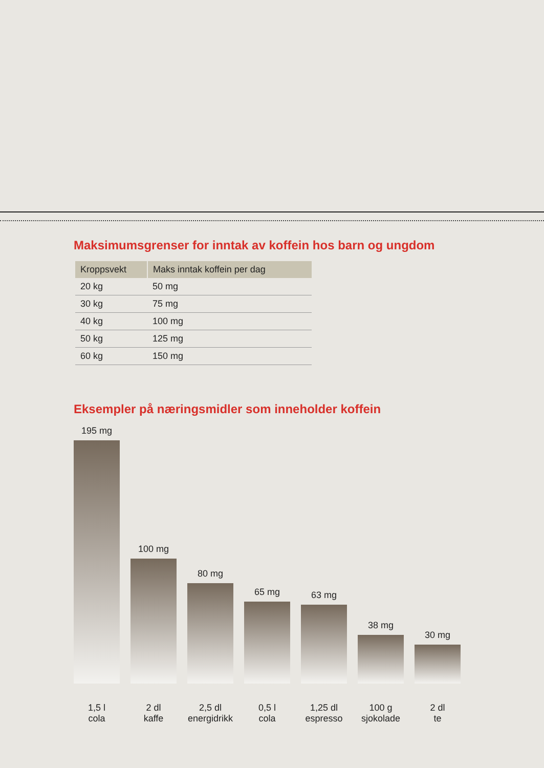Maksimumsgrenser for inntak av koffein hos barn og ungdom
| Kroppsvekt | Maks inntak koffein per dag |
| --- | --- |
| 20 kg | 50 mg |
| 30 kg | 75 mg |
| 40 kg | 100 mg |
| 50 kg | 125 mg |
| 60 kg | 150 mg |
Eksempler på næringsmidler som inneholder koffein
195 mg
100 mg
80 mg
65 mg
63 mg
38 mg
30 mg
1,5 l
cola
2 dl
kaffe
2,5 dl
energidrikk
0,5 l
cola
1,25 dl
espresso
100 g
sjokolade
2 dl
te